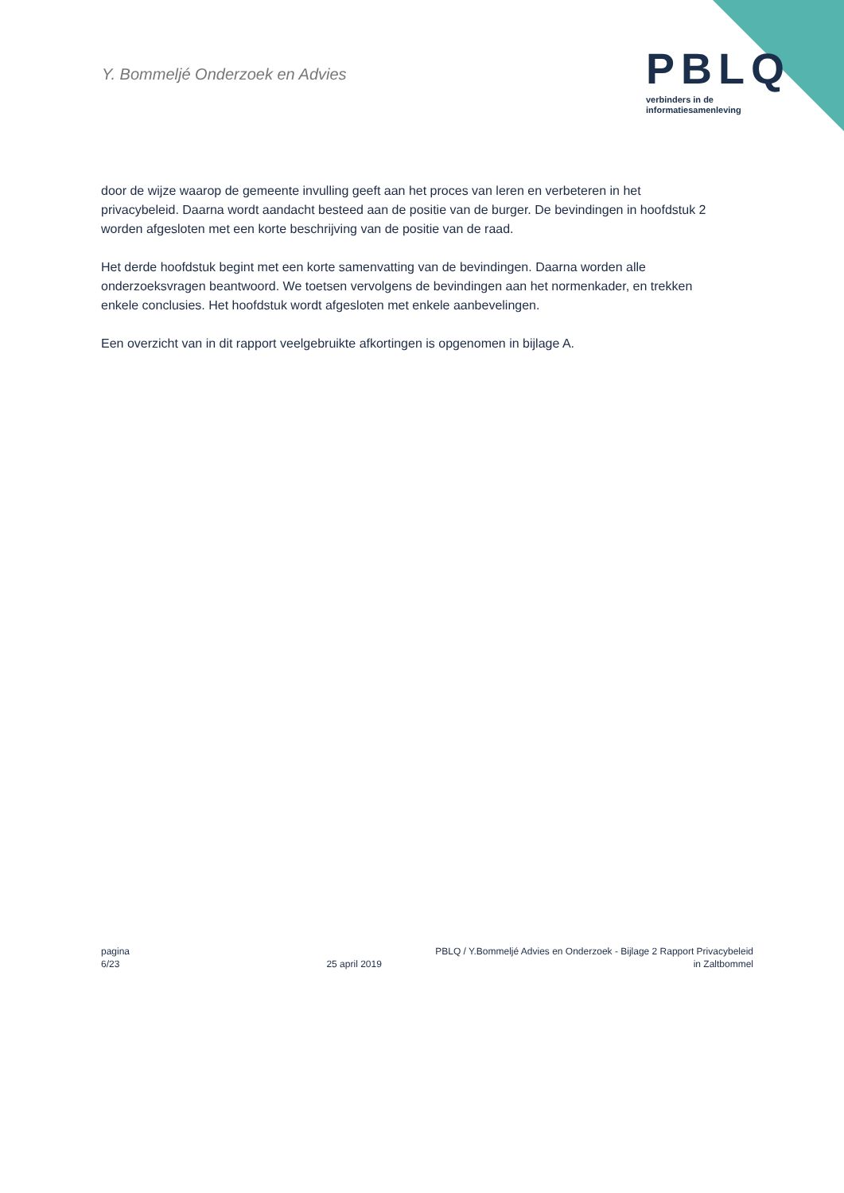Y. Bommeljé Onderzoek en Advies
PBLQ
verbinders in de
informatiesamenleving
door de wijze waarop de gemeente invulling geeft aan het proces van leren en verbeteren in het privacybeleid. Daarna wordt aandacht besteed aan de positie van de burger. De bevindingen in hoofdstuk 2 worden afgesloten met een korte beschrijving van de positie van de raad.
Het derde hoofdstuk begint met een korte samenvatting van de bevindingen. Daarna worden alle onderzoeksvragen beantwoord. We toetsen vervolgens de bevindingen aan het normenkader, en trekken enkele conclusies. Het hoofdstuk wordt afgesloten met enkele aanbevelingen.
Een overzicht van in dit rapport veelgebruikte afkortingen is opgenomen in bijlage A.
pagina
6/23
25 april 2019
PBLQ / Y.Bommeljé Advies en Onderzoek - Bijlage 2 Rapport Privacybeleid
in Zaltbommel